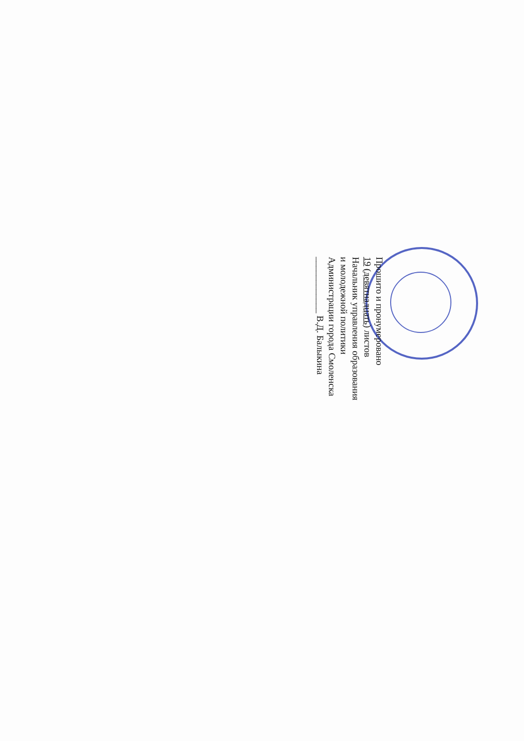Прошито и пронумеровано
19 (девятнадцать) листов
Начальник управления образования
и молодежной политики
Администрации города Смоленска
____________ В.Д. Балыкина